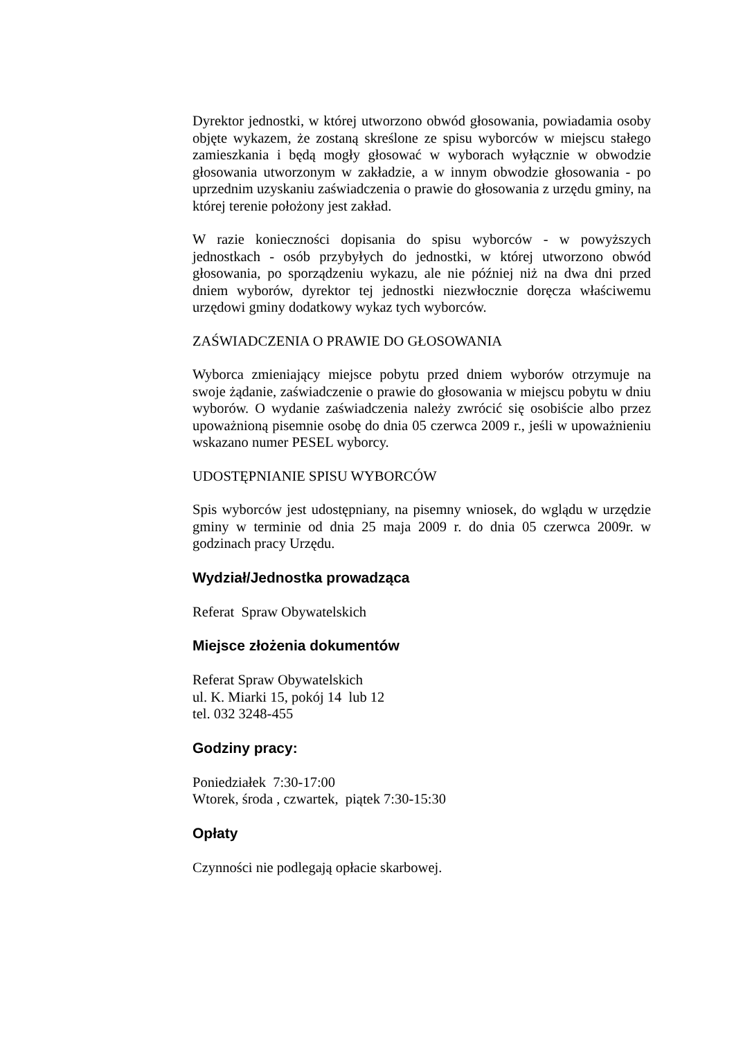Dyrektor jednostki, w której utworzono obwód głosowania, powiadamia osoby objęte wykazem, że zostaną skreślone ze spisu wyborców w miejscu stałego zamieszkania i będą mogły głosować w wyborach wyłącznie w obwodzie głosowania utworzonym w zakładzie, a w innym obwodzie głosowania - po uprzednim uzyskaniu zaświadczenia o prawie do głosowania z urzędu gminy, na której terenie położony jest zakład.
W razie konieczności dopisania do spisu wyborców - w powyższych jednostkach - osób przybyłych do jednostki, w której utworzono obwód głosowania, po sporządzeniu wykazu, ale nie później niż na dwa dni przed dniem wyborów, dyrektor tej jednostki niezwłocznie doręcza właściwemu urzędowi gminy dodatkowy wykaz tych wyborców.
ZAŚWIADCZENIA O PRAWIE DO GŁOSOWANIA
Wyborca zmieniający miejsce pobytu przed dniem wyborów otrzymuje na swoje żądanie, zaświadczenie o prawie do głosowania w miejscu pobytu w dniu wyborów. O wydanie zaświadczenia należy zwrócić się osobiście albo przez upoważnioną pisemnie osobę do dnia 05 czerwca 2009 r., jeśli w upoważnieniu wskazano numer PESEL wyborcy.
UDOSTĘPNIANIE SPISU WYBORCÓW
Spis wyborców jest udostępniany, na pisemny wniosek, do wglądu w urzędzie gminy w terminie od dnia 25 maja 2009 r. do dnia 05 czerwca 2009r. w godzinach pracy Urzędu.
Wydział/Jednostka prowadząca
Referat Spraw Obywatelskich
Miejsce złożenia dokumentów
Referat Spraw Obywatelskich
ul. K. Miarki 15, pokój 14 lub 12
tel. 032 3248-455
Godziny pracy:
Poniedziałek 7:30-17:00
Wtorek, środa , czwartek, piątek 7:30-15:30
Opłaty
Czynności nie podlegają opłacie skarbowej.